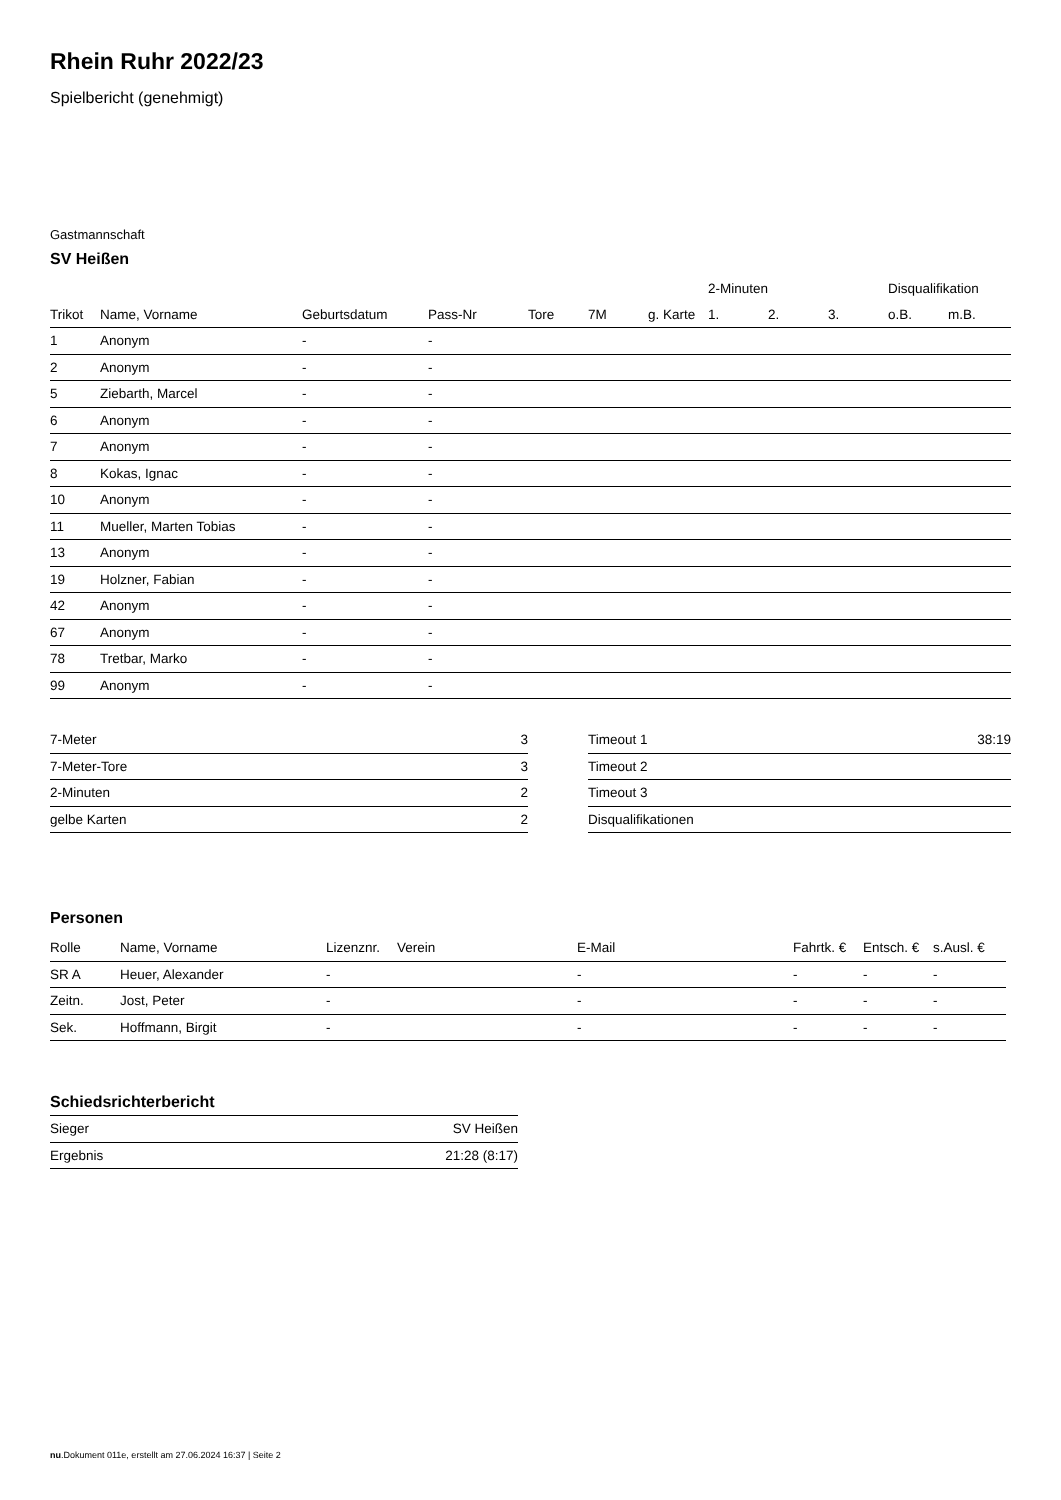Rhein Ruhr 2022/23
Spielbericht (genehmigt)
Gastmannschaft
SV Heißen
| | | | | | | | 2-Minuten | | | Disqualifikation | |
| --- | --- | --- | --- | --- | --- | --- | --- | --- | --- | --- | --- |
| Trikot | Name, Vorname | Geburtsdatum | Pass-Nr | Tore | 7M | g. Karte | 1. | 2. | 3. | o.B. | m.B. |
| 1 | Anonym | - | - | | | | | | | | |
| 2 | Anonym | - | - | | | | | | | | |
| 5 | Ziebarth, Marcel | - | - | | | | | | | | |
| 6 | Anonym | - | - | | | | | | | | |
| 7 | Anonym | - | - | | | | | | | | |
| 8 | Kokas, Ignac | - | - | | | | | | | | |
| 10 | Anonym | - | - | | | | | | | | |
| 11 | Mueller, Marten Tobias | - | - | | | | | | | | |
| 13 | Anonym | - | - | | | | | | | | |
| 19 | Holzner, Fabian | - | - | | | | | | | | |
| 42 | Anonym | - | - | | | | | | | | |
| 67 | Anonym | - | - | | | | | | | | |
| 78 | Tretbar, Marko | - | - | | | | | | | | |
| 99 | Anonym | - | - | | | | | | | | |
| 7-Meter | 3 |
| 7-Meter-Tore | 3 |
| 2-Minuten | 2 |
| gelbe Karten | 2 |
| Timeout 1 | 38:19 |
| Timeout 2 | |
| Timeout 3 | |
| Disqualifikationen | |
Personen
| Rolle | Name, Vorname | Lizenznr. | Verein | E-Mail | Fahrtk. € | Entsch. € | s.Ausl. € |
| --- | --- | --- | --- | --- | --- | --- | --- |
| SR A | Heuer, Alexander | - | | - | - | - | - |
| Zeitn. | Jost, Peter | - | | - | - | - | - |
| Sek. | Hoffmann, Birgit | - | | - | - | - | - |
Schiedsrichterbericht
| Sieger | SV Heißen |
| Ergebnis | 21:28 (8:17) |
nu.Dokument 011e, erstellt am 27.06.2024 16:37 | Seite 2